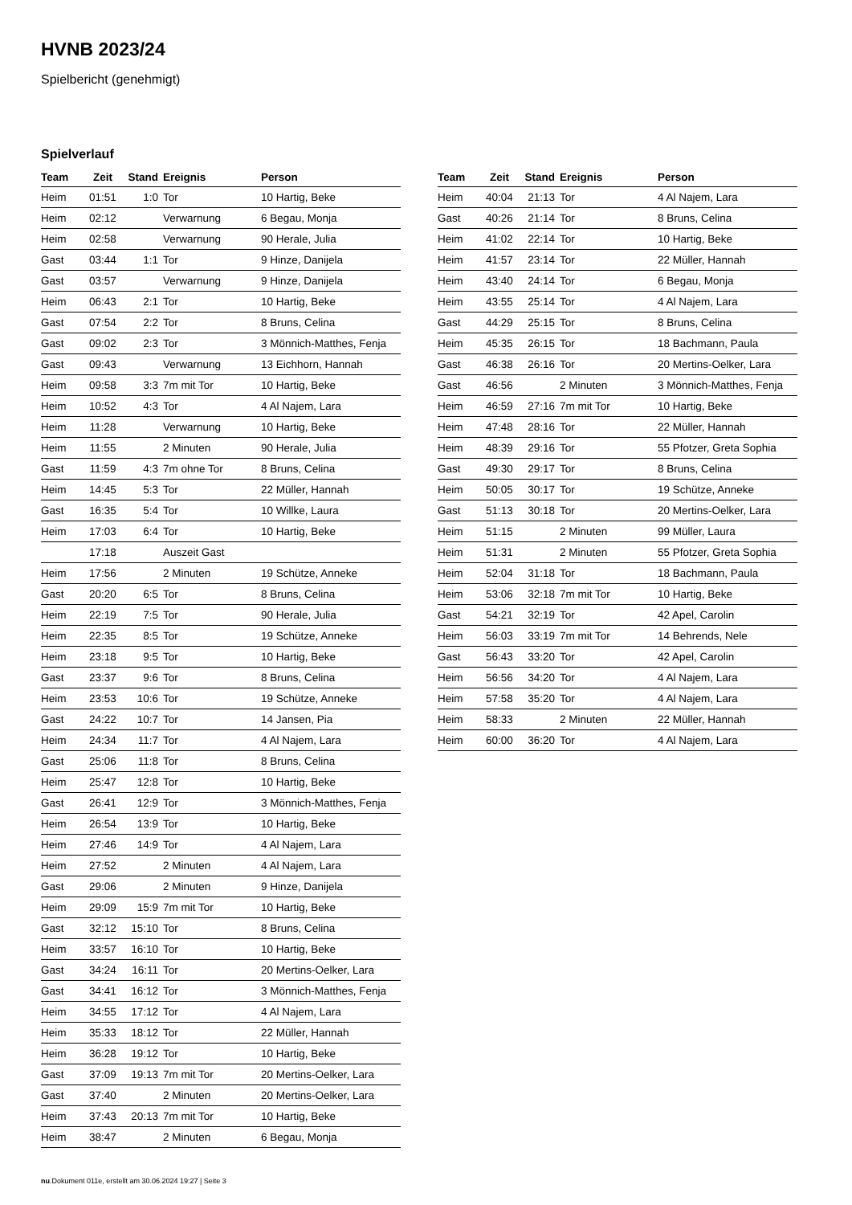HVNB 2023/24
Spielbericht (genehmigt)
Spielverlauf
| Team | Zeit | Stand | Ereignis | Person |
| --- | --- | --- | --- | --- |
| Heim | 01:51 | 1:0 | Tor | 10 Hartig, Beke |
| Heim | 02:12 | | Verwarnung | 6 Begau, Monja |
| Heim | 02:58 | | Verwarnung | 90 Herale, Julia |
| Gast | 03:44 | 1:1 | Tor | 9 Hinze, Danijela |
| Gast | 03:57 | | Verwarnung | 9 Hinze, Danijela |
| Heim | 06:43 | 2:1 | Tor | 10 Hartig, Beke |
| Gast | 07:54 | 2:2 | Tor | 8 Bruns, Celina |
| Gast | 09:02 | 2:3 | Tor | 3 Mönnich-Matthes, Fenja |
| Gast | 09:43 | | Verwarnung | 13 Eichhorn, Hannah |
| Heim | 09:58 | 3:3 | 7m mit Tor | 10 Hartig, Beke |
| Heim | 10:52 | 4:3 | Tor | 4 Al Najem, Lara |
| Heim | 11:28 | | Verwarnung | 10 Hartig, Beke |
| Heim | 11:55 | | 2 Minuten | 90 Herale, Julia |
| Gast | 11:59 | 4:3 | 7m ohne Tor | 8 Bruns, Celina |
| Heim | 14:45 | 5:3 | Tor | 22 Müller, Hannah |
| Gast | 16:35 | 5:4 | Tor | 10 Willke, Laura |
| Heim | 17:03 | 6:4 | Tor | 10 Hartig, Beke |
| | 17:18 | | Auszeit Gast | |
| Heim | 17:56 | | 2 Minuten | 19 Schütze, Anneke |
| Gast | 20:20 | 6:5 | Tor | 8 Bruns, Celina |
| Heim | 22:19 | 7:5 | Tor | 90 Herale, Julia |
| Heim | 22:35 | 8:5 | Tor | 19 Schütze, Anneke |
| Heim | 23:18 | 9:5 | Tor | 10 Hartig, Beke |
| Gast | 23:37 | 9:6 | Tor | 8 Bruns, Celina |
| Heim | 23:53 | 10:6 | Tor | 19 Schütze, Anneke |
| Gast | 24:22 | 10:7 | Tor | 14 Jansen, Pia |
| Heim | 24:34 | 11:7 | Tor | 4 Al Najem, Lara |
| Gast | 25:06 | 11:8 | Tor | 8 Bruns, Celina |
| Heim | 25:47 | 12:8 | Tor | 10 Hartig, Beke |
| Gast | 26:41 | 12:9 | Tor | 3 Mönnich-Matthes, Fenja |
| Heim | 26:54 | 13:9 | Tor | 10 Hartig, Beke |
| Heim | 27:46 | 14:9 | Tor | 4 Al Najem, Lara |
| Heim | 27:52 | | 2 Minuten | 4 Al Najem, Lara |
| Gast | 29:06 | | 2 Minuten | 9 Hinze, Danijela |
| Heim | 29:09 | 15:9 | 7m mit Tor | 10 Hartig, Beke |
| Gast | 32:12 | 15:10 | Tor | 8 Bruns, Celina |
| Heim | 33:57 | 16:10 | Tor | 10 Hartig, Beke |
| Gast | 34:24 | 16:11 | Tor | 20 Mertins-Oelker, Lara |
| Gast | 34:41 | 16:12 | Tor | 3 Mönnich-Matthes, Fenja |
| Heim | 34:55 | 17:12 | Tor | 4 Al Najem, Lara |
| Heim | 35:33 | 18:12 | Tor | 22 Müller, Hannah |
| Heim | 36:28 | 19:12 | Tor | 10 Hartig, Beke |
| Gast | 37:09 | 19:13 | 7m mit Tor | 20 Mertins-Oelker, Lara |
| Gast | 37:40 | | 2 Minuten | 20 Mertins-Oelker, Lara |
| Heim | 37:43 | 20:13 | 7m mit Tor | 10 Hartig, Beke |
| Heim | 38:47 | | 2 Minuten | 6 Begau, Monja |
| Team | Zeit | Stand | Ereignis | Person |
| --- | --- | --- | --- | --- |
| Heim | 40:04 | 21:13 | Tor | 4 Al Najem, Lara |
| Gast | 40:26 | 21:14 | Tor | 8 Bruns, Celina |
| Heim | 41:02 | 22:14 | Tor | 10 Hartig, Beke |
| Heim | 41:57 | 23:14 | Tor | 22 Müller, Hannah |
| Heim | 43:40 | 24:14 | Tor | 6 Begau, Monja |
| Heim | 43:55 | 25:14 | Tor | 4 Al Najem, Lara |
| Gast | 44:29 | 25:15 | Tor | 8 Bruns, Celina |
| Heim | 45:35 | 26:15 | Tor | 18 Bachmann, Paula |
| Gast | 46:38 | 26:16 | Tor | 20 Mertins-Oelker, Lara |
| Gast | 46:56 | | 2 Minuten | 3 Mönnich-Matthes, Fenja |
| Heim | 46:59 | 27:16 | 7m mit Tor | 10 Hartig, Beke |
| Heim | 47:48 | 28:16 | Tor | 22 Müller, Hannah |
| Heim | 48:39 | 29:16 | Tor | 55 Pfotzer, Greta Sophia |
| Gast | 49:30 | 29:17 | Tor | 8 Bruns, Celina |
| Heim | 50:05 | 30:17 | Tor | 19 Schütze, Anneke |
| Gast | 51:13 | 30:18 | Tor | 20 Mertins-Oelker, Lara |
| Heim | 51:15 | | 2 Minuten | 99 Müller, Laura |
| Heim | 51:31 | | 2 Minuten | 55 Pfotzer, Greta Sophia |
| Heim | 52:04 | 31:18 | Tor | 18 Bachmann, Paula |
| Heim | 53:06 | 32:18 | 7m mit Tor | 10 Hartig, Beke |
| Gast | 54:21 | 32:19 | Tor | 42 Apel, Carolin |
| Heim | 56:03 | 33:19 | 7m mit Tor | 14 Behrends, Nele |
| Gast | 56:43 | 33:20 | Tor | 42 Apel, Carolin |
| Heim | 56:56 | 34:20 | Tor | 4 Al Najem, Lara |
| Heim | 57:58 | 35:20 | Tor | 4 Al Najem, Lara |
| Heim | 58:33 | | 2 Minuten | 22 Müller, Hannah |
| Heim | 60:00 | 36:20 | Tor | 4 Al Najem, Lara |
nu.Dokument 011e, erstellt am 30.06.2024 19:27 | Seite 3